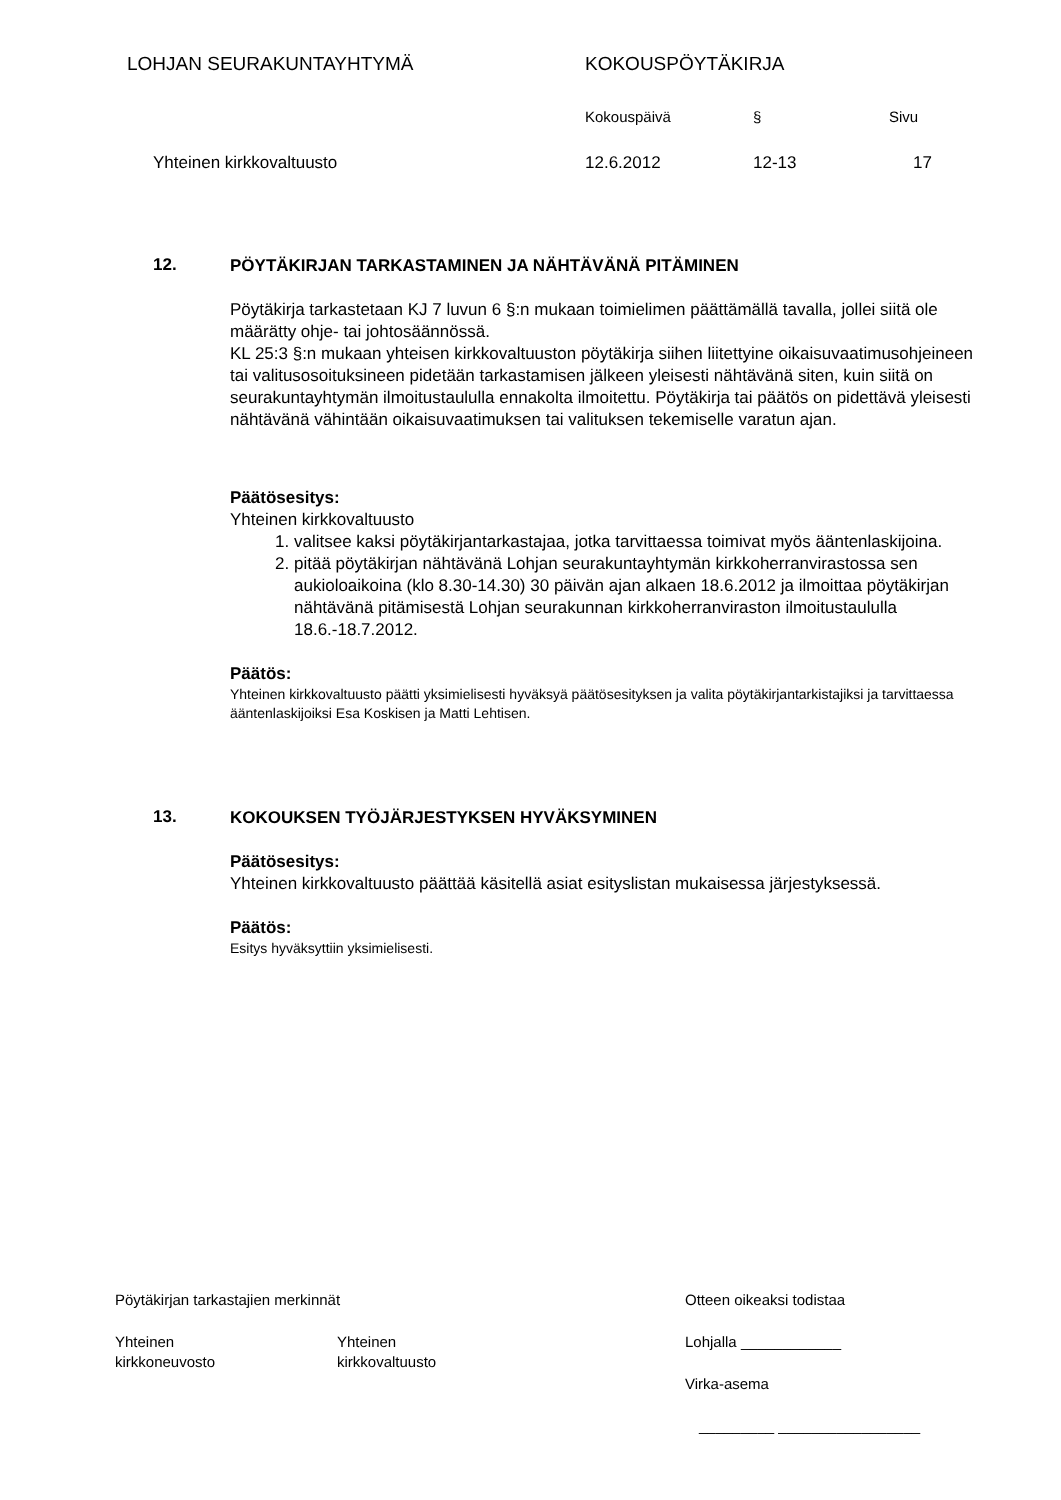LOHJAN SEURAKUNTAYHTYMÄ KOKOUSPÖYTÄKIRJA
Kokouspäivä § Sivu
Yhteinen kirkkovaltuusto 12.6.2012 12-13 17
12.
PÖYTÄKIRJAN TARKASTAMINEN JA NÄHTÄVÄNÄ PITÄMINEN
Pöytäkirja tarkastetaan KJ 7 luvun 6 §:n mukaan toimielimen päättämällä tavalla, jollei siitä ole määrätty ohje- tai johtosäännössä.
KL 25:3 §:n mukaan yhteisen kirkkovaltuuston pöytäkirja siihen liitettyine oikaisuvaatimusohjeineen tai valitusosoituksineen pidetään tarkastamisen jälkeen yleisesti nähtävänä siten, kuin siitä on seurakuntayhtymän ilmoitustaululla ennakolta ilmoitettu. Pöytäkirja tai päätös on pidettävä yleisesti nähtävänä vähintään oikaisuvaatimuksen tai valituksen tekemiselle varatun ajan.
Päätösesitys:
Yhteinen kirkkovaltuusto
1. valitsee kaksi pöytäkirjantarkastajaa, jotka tarvittaessa toimivat myös ääntenlaskijoina.
2. pitää pöytäkirjan nähtävänä Lohjan seurakuntayhtymän kirkkoherranvirastossa sen aukioloaikoina (klo 8.30-14.30) 30 päivän ajan alkaen 18.6.2012 ja ilmoittaa pöytäkirjan nähtävänä pitämisestä Lohjan seurakunnan kirkkoherranviraston ilmoitustaululla 18.6.-18.7.2012.
Päätös:
Yhteinen kirkkovaltuusto päätti yksimielisesti hyväksyä päätösesityksen ja valita pöytäkirjantarkistajiksi ja tarvittaessa ääntenlaskijoiksi Esa Koskisen ja Matti Lehtisen.
13.
KOKOUKSEN TYÖJÄRJESTYKSEN HYVÄKSYMINEN
Päätösesitys:
Yhteinen kirkkovaltuusto päättää käsitellä asiat esityslistan mukaisessa järjestyksessä.
Päätös:
Esitys hyväksyttiin yksimielisesti.
Pöytäkirjan tarkastajien merkinnät
Yhteinen
kirkkoneuvosto
Yhteinen
kirkkovaltuusto
Otteen oikeaksi todistaa
Lohjalla ____________
Virka-asema
_________ _________________